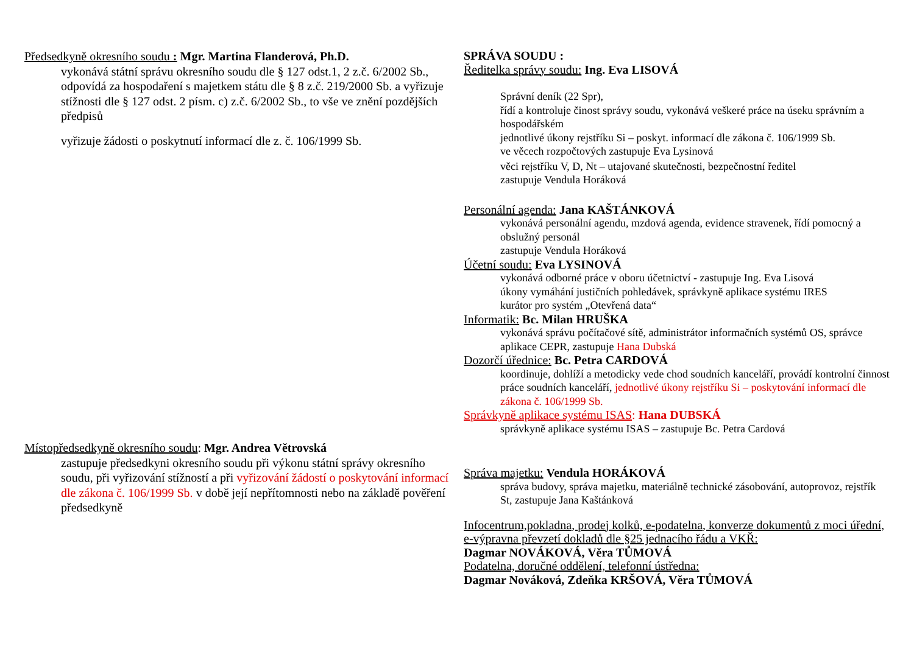Předsedkyně okresního soudu : Mgr. Martina Flanderová, Ph.D.
vykonává státní správu okresního soudu dle § 127 odst.1, 2 z.č. 6/2002 Sb.,
odpovídá za hospodaření s majetkem státu dle § 8 z.č. 219/2000 Sb. a vyřizuje stížnosti dle § 127 odst. 2 písm. c) z.č. 6/2002 Sb., to vše ve znění pozdějších předpisů
vyřizuje žádosti o poskytnutí informací dle z. č. 106/1999 Sb.
Místopředsedkyně okresního soudu: Mgr. Andrea Větrovská
zastupuje předsedkyni okresního soudu při výkonu státní správy okresního soudu, při vyřizování stížností a při vyřizování žádostí o poskytování informací dle zákona č. 106/1999 Sb. v době její nepřítomnosti nebo na základě pověření předsedkyně
SPRÁVA SOUDU :
Ředitelka správy soudu: Ing. Eva LISOVÁ
Správní deník (22 Spr),
řídí a kontroluje činost správy soudu, vykonává veškeré práce na úseku správním a hospodářském
jednotlivé úkony rejstříku Si – poskyt. informací dle zákona č. 106/1999 Sb.
ve věcech rozpočtových zastupuje Eva Lysinová
věci rejstříku V, D, Nt – utajované skutečnosti, bezpečnostní ředitel
zastupuje Vendula Horáková
Personální agenda: Jana KAŠTÁNKOVÁ
vykonává personální agendu, mzdová agenda, evidence stravenek, řídí pomocný a obslužný personál
zastupuje Vendula Horáková
Účetní soudu: Eva LYSINOVÁ
vykonává odborné práce v oboru účetnictví - zastupuje Ing. Eva Lisová
úkony vymáhání justičních pohledávek, správkyně aplikace systému IRES
kurátor pro systém „Otevřená data“
Informatik: Bc. Milan HRUŠKA
vykonává správu počítačové sítě, administrátor informačních systémů OS, správce aplikace CEPR, zastupuje Hana Dubská
Dozorčí úřednice: Bc. Petra CARDOVÁ
koordinuje, dohlíží a metodicky vede chod soudních kanceláří, provádí kontrolní činnost práce soudních kanceláří, jednotlivé úkony rejstříku Si – poskytování informací dle zákona č. 106/1999 Sb.
Správkyně aplikace systému ISAS: Hana DUBSKÁ
správkyně aplikace systému ISAS – zastupuje Bc. Petra Cardová
Správa majetku: Vendula HORÁKOVÁ
správa budovy, správa majetku, materiálně technické zásobování, autoprovoz, rejstřík St, zastupuje Jana Kaštánková
Infocentrum,pokladna, prodej kolků, e-podatelna, konverze dokumentů z moci úřední, e-výpravna převzetí dokladů dle §25 jednacího řádu a VKŘ:
Dagmar NOVÁKOVÁ, Věra TŮMOVÁ
Podatelna, doručné oddělení, telefonní ústředna:
Dagmar Nováková, Zdeňka KRŠOVÁ, Věra TŮMOVÁ